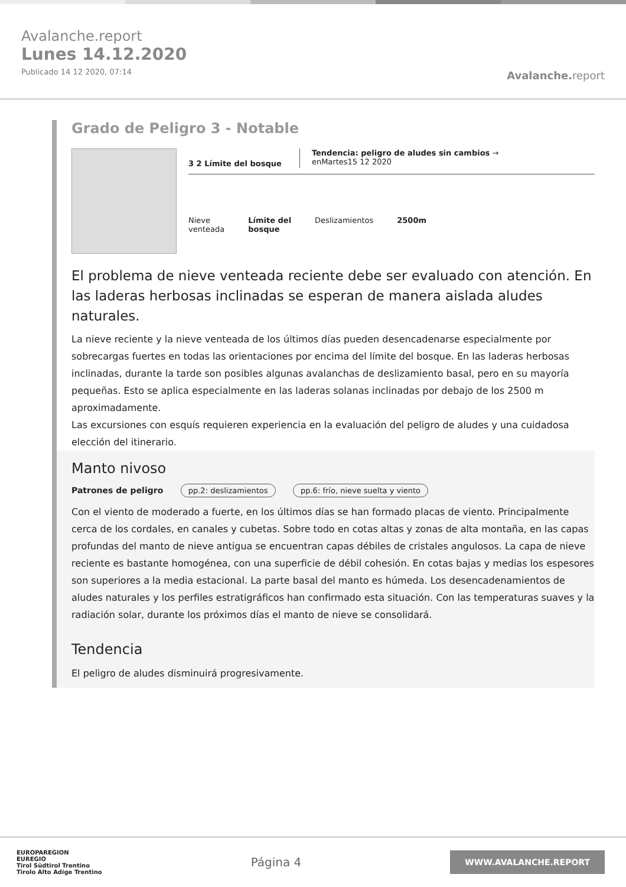Avalanche.report
Lunes 14.12.2020
Publicado 14 12 2020, 07:14
Avalanche. report
Grado de Peligro 3 - Notable
3 2 Límite del bosque
Tendencia: peligro de aludes sin cambios →
enMartes15 12 2020
Nieve
venteada
Límite del
bosque
Deslizamientos 2500m
El problema de nieve venteada reciente debe ser evaluado con atención. En las laderas herbosas inclinadas se esperan de manera aislada aludes naturales.
La nieve reciente y la nieve venteada de los últimos días pueden desencadenarse especialmente por sobrecargas fuertes en todas las orientaciones por encima del límite del bosque. En las laderas herbosas inclinadas, durante la tarde son posibles algunas avalanchas de deslizamiento basal, pero en su mayoría pequeñas. Esto se aplica especialmente en las laderas solanas inclinadas por debajo de los 2500 m aproximadamente.
Las excursiones con esquís requieren experiencia en la evaluación del peligro de aludes y una cuidadosa elección del itinerario.
Manto nivoso
Patrones de peligro pp.2: deslizamientos pp.6: frío, nieve suelta y viento
Con el viento de moderado a fuerte, en los últimos días se han formado placas de viento. Principalmente cerca de los cordales, en canales y cubetas. Sobre todo en cotas altas y zonas de alta montaña, en las capas profundas del manto de nieve antigua se encuentran capas débiles de cristales angulosos. La capa de nieve reciente es bastante homogénea, con una superficie de débil cohesión. En cotas bajas y medias los espesores son superiores a la media estacional. La parte basal del manto es húmeda. Los desencadenamientos de aludes naturales y los perfiles estratigráficos han confirmado esta situación. Con las temperaturas suaves y la radiación solar, durante los próximos días el manto de nieve se consolidará.
Tendencia
El peligro de aludes disminuirá progresivamente.
EUROPAREGION
EUREGIO
Tirol Südtirol Trentino
Tirolo Alto Adige Trentino
Página 4
WWW.AVALANCHE.REPORT